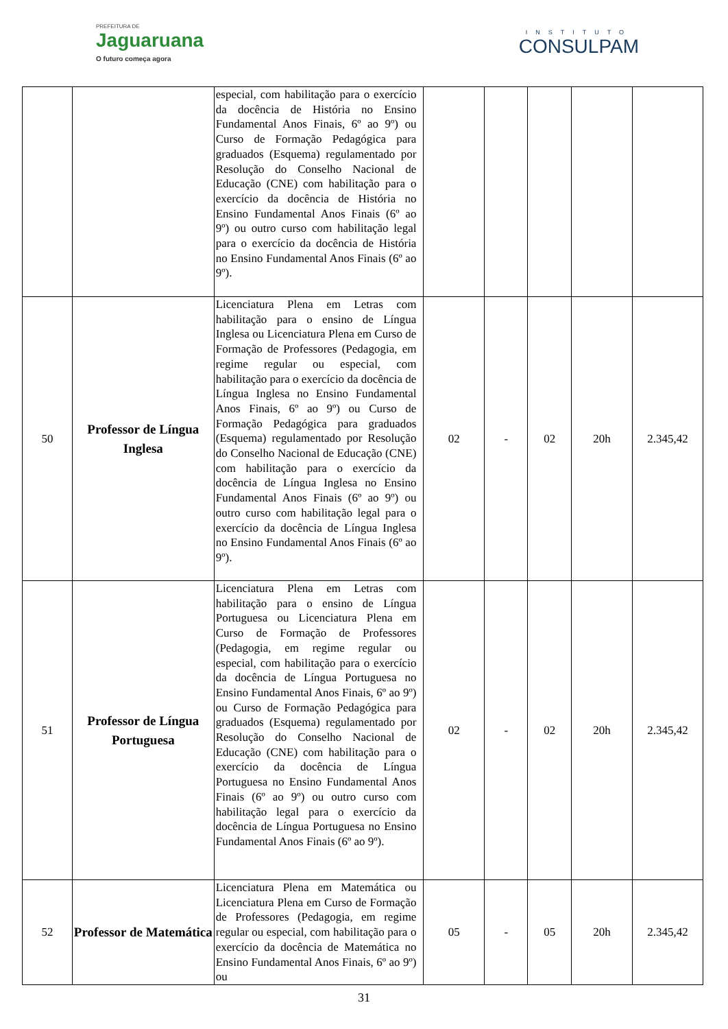PREFEITURA DE
Jaguaruana
O futuro começa agora
INSTITUTO
CONSULPAM
| | | especial, com habilitação para o exercício da docência de História no Ensino Fundamental Anos Finais, 6º ao 9º) ou Curso de Formação Pedagógica para graduados (Esquema) regulamentado por Resolução do Conselho Nacional de Educação (CNE) com habilitação para o exercício da docência de História no Ensino Fundamental Anos Finais (6º ao 9º) ou outro curso com habilitação legal para o exercício da docência de História no Ensino Fundamental Anos Finais (6º ao 9º). | | | | | |
| 50 | Professor de Língua Inglesa | Licenciatura Plena em Letras com habilitação para o ensino de Língua Inglesa ou Licenciatura Plena em Curso de Formação de Professores (Pedagogia, em regime regular ou especial, com habilitação para o exercício da docência de Língua Inglesa no Ensino Fundamental Anos Finais, 6º ao 9º) ou Curso de Formação Pedagógica para graduados (Esquema) regulamentado por Resolução do Conselho Nacional de Educação (CNE) com habilitação para o exercício da docência de Língua Inglesa no Ensino Fundamental Anos Finais (6º ao 9º) ou outro curso com habilitação legal para o exercício da docência de Língua Inglesa no Ensino Fundamental Anos Finais (6º ao 9º). | 02 | - | 02 | 20h | 2.345,42 |
| 51 | Professor de Língua Portuguesa | Licenciatura Plena em Letras com habilitação para o ensino de Língua Portuguesa ou Licenciatura Plena em Curso de Formação de Professores (Pedagogia, em regime regular ou especial, com habilitação para o exercício da docência de Língua Portuguesa no Ensino Fundamental Anos Finais, 6º ao 9º) ou Curso de Formação Pedagógica para graduados (Esquema) regulamentado por Resolução do Conselho Nacional de Educação (CNE) com habilitação para o exercício da docência de Língua Portuguesa no Ensino Fundamental Anos Finais (6º ao 9º) ou outro curso com habilitação legal para o exercício da docência de Língua Portuguesa no Ensino Fundamental Anos Finais (6º ao 9º). | 02 | - | 02 | 20h | 2.345,42 |
| 52 | Professor de Matemática | Licenciatura Plena em Matemática ou Licenciatura Plena em Curso de Formação de Professores (Pedagogia, em regime regular ou especial, com habilitação para o exercício da docência de Matemática no Ensino Fundamental Anos Finais, 6º ao 9º) ou | 05 | - | 05 | 20h | 2.345,42 |
31